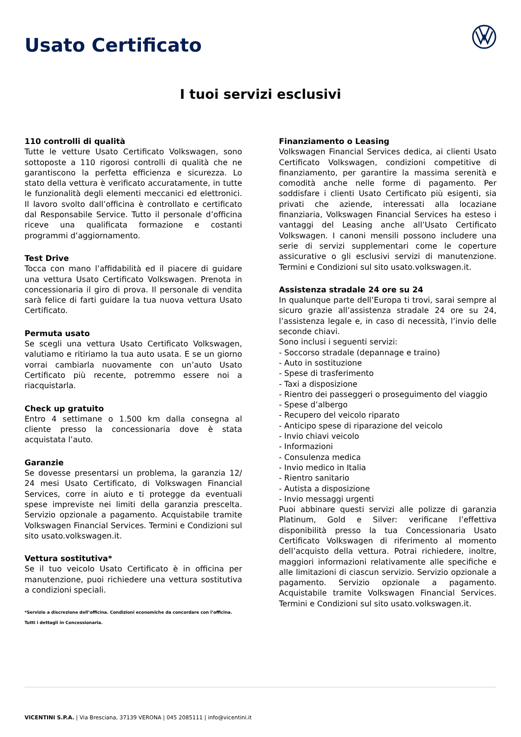Usato Certificato
I tuoi servizi esclusivi
110 controlli di qualità
Tutte le vetture Usato Certificato Volkswagen, sono sottoposte a 110 rigorosi controlli di qualità che ne garantiscono la perfetta efficienza e sicurezza. Lo stato della vettura è verificato accuratamente, in tutte le funzionalità degli elementi meccanici ed elettronici. Il lavoro svolto dall’officina è controllato e certificato dal Responsabile Service. Tutto il personale d’officina riceve una qualificata formazione e costanti programmi d’aggiornamento.
Test Drive
Tocca con mano l’affidabilità ed il piacere di guidare una vettura Usato Certificato Volkswagen. Prenota in concessionaria il giro di prova. Il personale di vendita sarà felice di farti guidare la tua nuova vettura Usato Certificato.
Permuta usato
Se scegli una vettura Usato Certificato Volkswagen, valutiamo e ritiriamo la tua auto usata. E se un giorno vorrai cambiarla nuovamente con un’auto Usato Certificato più recente, potremmo essere noi a riacquistarla.
Check up gratuito
Entro 4 settimane o 1.500 km dalla consegna al cliente presso la concessionaria dove è stata acquistata l’auto.
Garanzie
Se dovesse presentarsi un problema, la garanzia 12/ 24 mesi Usato Certificato, di Volkswagen Financial Services, corre in aiuto e ti protegge da eventuali spese impreviste nei limiti della garanzia prescelta. Servizio opzionale a pagamento. Acquistabile tramite Volkswagen Financial Services. Termini e Condizioni sul sito usato.volkswagen.it.
Vettura sostitutiva*
Se il tuo veicolo Usato Certificato è in officina per manutenzione, puoi richiedere una vettura sostitutiva a condizioni speciali.
*Servizio a discrezione dell’officina. Condizioni economiche da concordare con l’officina. Tutti i dettagli in Concessionaria.
Finanziamento o Leasing
Volkswagen Financial Services dedica, ai clienti Usato Certificato Volkswagen, condizioni competitive di finanziamento, per garantire la massima serenità e comodità anche nelle forme di pagamento. Per soddisfare i clienti Usato Certificato più esigenti, sia privati che aziende, interessati alla locaziane finanziaria, Volkswagen Financial Services ha esteso i vantaggi del Leasing anche all’Usato Certificato Volkswagen. I canoni mensili possono includere una serie di servizi supplementari come le coperture assicurative o gli esclusivi servizi di manutenzione. Termini e Condizioni sul sito usato.volkswagen.it.
Assistenza stradale 24 ore su 24
In qualunque parte dell’Europa ti trovi, sarai sempre al sicuro grazie all’assistenza stradale 24 ore su 24, l’assistenza legale e, in caso di necessità, l’invio delle seconde chiavi.
Sono inclusi i seguenti servizi:
- Soccorso stradale (depannage e traino)
- Auto in sostituzione
- Spese di trasferimento
- Taxi a disposizione
- Rientro dei passeggeri o proseguimento del viaggio
- Spese d’albergo
- Recupero del veicolo riparato
- Anticipo spese di riparazione del veicolo
- Invio chiavi veicolo
- Informazioni
- Consulenza medica
- Invio medico in Italia
- Rientro sanitario
- Autista a disposizione
- Invio messaggi urgenti
Puoi abbinare questi servizi alle polizze di garanzia Platinum, Gold e Silver: verificane l’effettiva disponibilità presso la tua Concessionaria Usato Certificato Volkswagen di riferimento al momento dell’acquisto della vettura. Potrai richiedere, inoltre, maggiori informazioni relativamente alle specifiche e alle limitazioni di ciascun servizio. Servizio opzionale a pagamento. Servizio opzionale a pagamento. Acquistabile tramite Volkswagen Financial Services. Termini e Condizioni sul sito usato.volkswagen.it.
VICENTINI S.P.A. | Via Bresciana, 37139 VERONA | 045 2085111 | info@vicentini.it